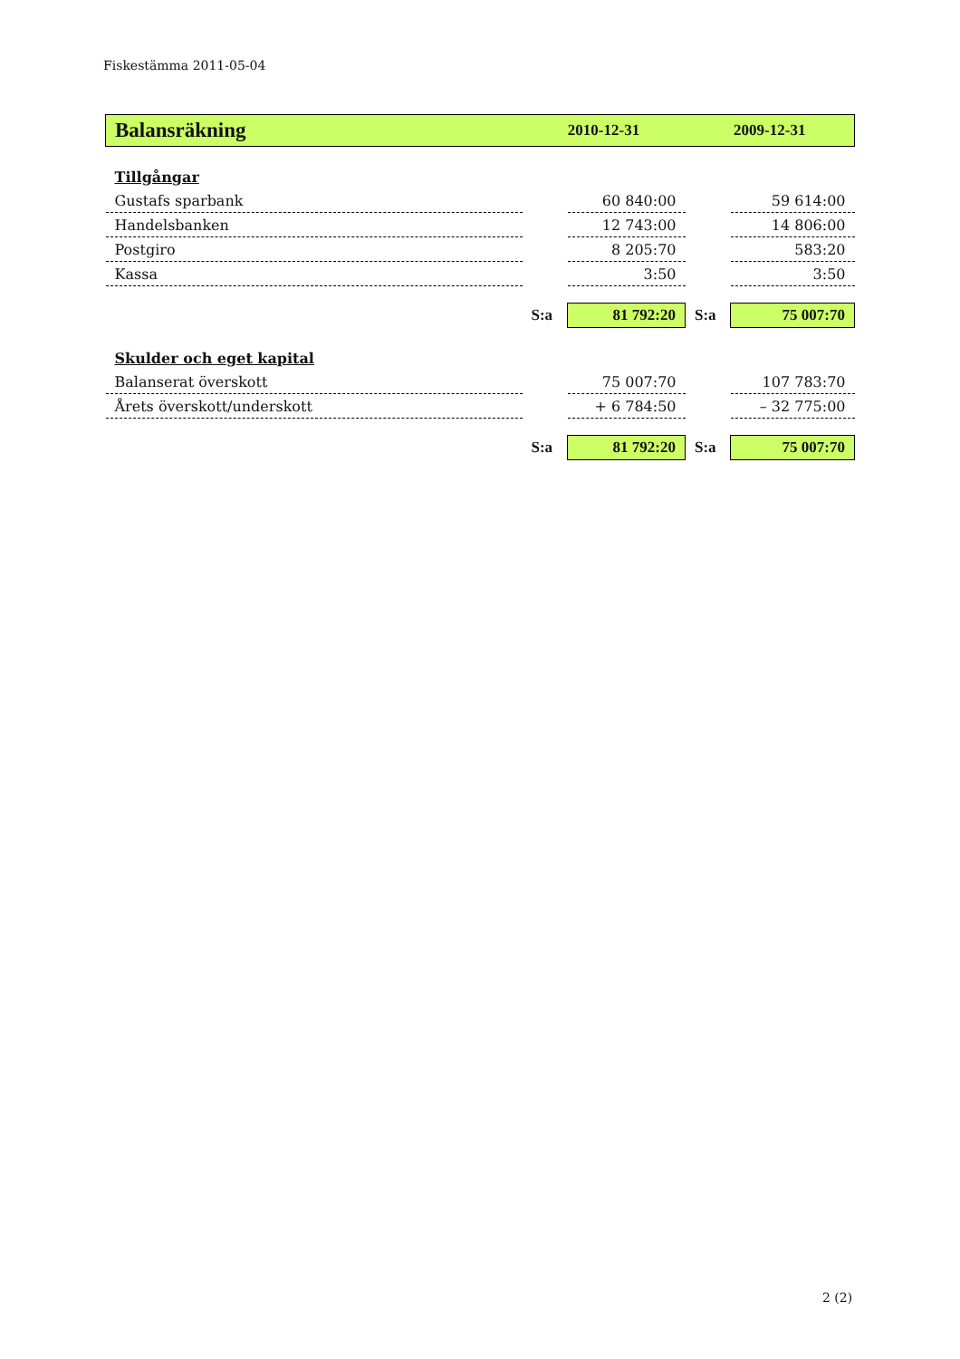Fiskestämma 2011-05-04
| Balansräkning | 2010-12-31 | | 2009-12-31 | |
| --- | --- | --- | --- | --- |
| Tillgångar | | | | |
| Gustafs sparbank | | 60 840:00 | | 59 614:00 |
| Handelsbanken | | 12 743:00 | | 14 806:00 |
| Postgiro | | 8 205:70 | | 583:20 |
| Kassa | | 3:50 | | 3:50 |
| | S:a | 81 792:20 | S:a | 75 007:70 |
| Skulder och eget kapital | | | | |
| Balanserat överskott | | 75 007:70 | | 107 783:70 |
| Årets överskott/underskott | | + 6 784:50 | | – 32 775:00 |
| | S:a | 81 792:20 | S:a | 75 007:70 |
2 (2)